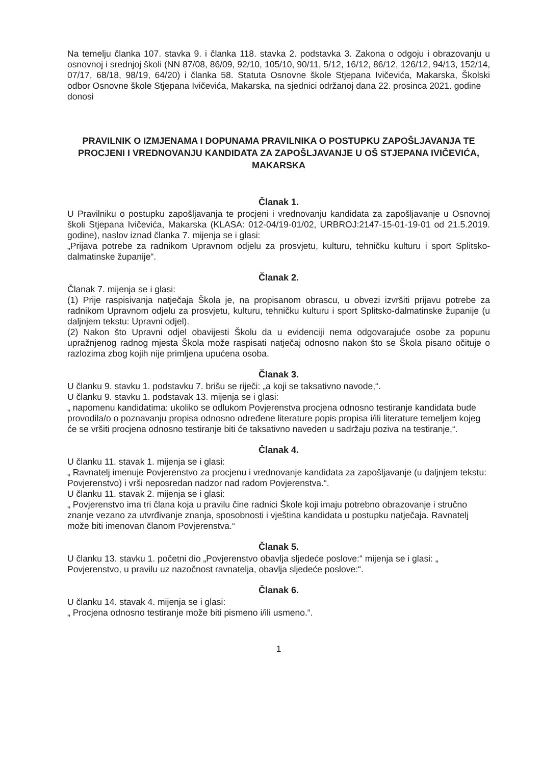Na temelju članka 107. stavka 9. i članka 118. stavka 2. podstavka 3. Zakona o odgoju i obrazovanju u osnovnoj i srednjoj školi (NN 87/08, 86/09, 92/10, 105/10, 90/11, 5/12, 16/12, 86/12, 126/12, 94/13, 152/14, 07/17, 68/18, 98/19, 64/20) i članka 58. Statuta Osnovne škole Stjepana Ivičevića, Makarska, Školski odbor Osnovne škole Stjepana Ivičevića, Makarska, na sjednici održanoj dana 22. prosinca 2021. godine
donosi
PRAVILNIK O IZMJENAMA I DOPUNAMA PRAVILNIKA O POSTUPKU ZAPOŠLJAVANJA TE PROCJENI I VREDNOVANJU KANDIDATA ZA ZAPOŠLJAVANJE U OŠ STJEPANA IVIČEVIĆA, MAKARSKA
Članak 1.
U Pravilniku o postupku zapošljavanja te procjeni i vrednovanju kandidata za zapošljavanje u Osnovnoj školi Stjepana Ivičevića, Makarska (KLASA: 012-04/19-01/02, URBROJ:2147-15-01-19-01 od 21.5.2019. godine), naslov iznad članka 7. mijenja se i glasi:
„Prijava potrebe za radnikom Upravnom odjelu za prosvjetu, kulturu, tehničku kulturu i sport Splitsko-dalmatinske županije“.
Članak 2.
Članak 7. mijenja se i glasi:
(1) Prije raspisivanja natječaja Škola je, na propisanom obrascu, u obvezi izvršiti prijavu potrebe za radnikom Upravnom odjelu za prosvjetu, kulturu, tehničku kulturu i sport Splitsko-dalmatinske županije (u daljnjem tekstu: Upravni odjel).
(2) Nakon što Upravni odjel obavijesti Školu da u evidenciji nema odgovarajuće osobe za popunu upražnjenog radnog mjesta Škola može raspisati natječaj odnosno nakon što se Škola pisano očituje o razlozima zbog kojih nije primljena upućena osoba.
Članak 3.
U članku 9. stavku 1. podstavku 7. brišu se riječi: „a koji se taksativno navode,“.
U članku 9. stavku 1. podstavak 13. mijenja se i glasi:
„ napomenu kandidatima: ukoliko se odlukom Povjerenstva procjena odnosno testiranje kandidata bude provodila/o o poznavanju propisa odnosno određene literature popis propisa i/ili literature temeljem kojeg će se vršiti procjena odnosno testiranje biti će taksativno naveden u sadržaju poziva na testiranje,“.
Članak 4.
U članku 11. stavak 1. mijenja se i glasi:
„ Ravnatelj imenuje Povjerenstvo za procjenu i vrednovanje kandidata za zapošljavanje (u daljnjem tekstu: Povjerenstvo) i vrši neposredan nadzor nad radom Povjerenstva.“.
U članku 11. stavak 2. mijenja se i glasi:
„ Povjerenstvo ima tri člana koja u pravilu čine radnici Škole koji imaju potrebno obrazovanje i stručno znanje vezano za utvrđivanje znanja, sposobnosti i vještina kandidata u postupku natječaja. Ravnatelj može biti imenovan članom Povjerenstva.“
Članak 5.
U članku 13. stavku 1. početni dio „Povjerenstvo obavlja sljedeće poslove:“ mijenja se i glasi: „ Povjerenstvo, u pravilu uz nazočnost ravnatelja, obavlja sljedeće poslove:“.
Članak 6.
U članku 14. stavak 4. mijenja se i glasi:
„ Procjena odnosno testiranje može biti pismeno i/ili usmeno.“.
1